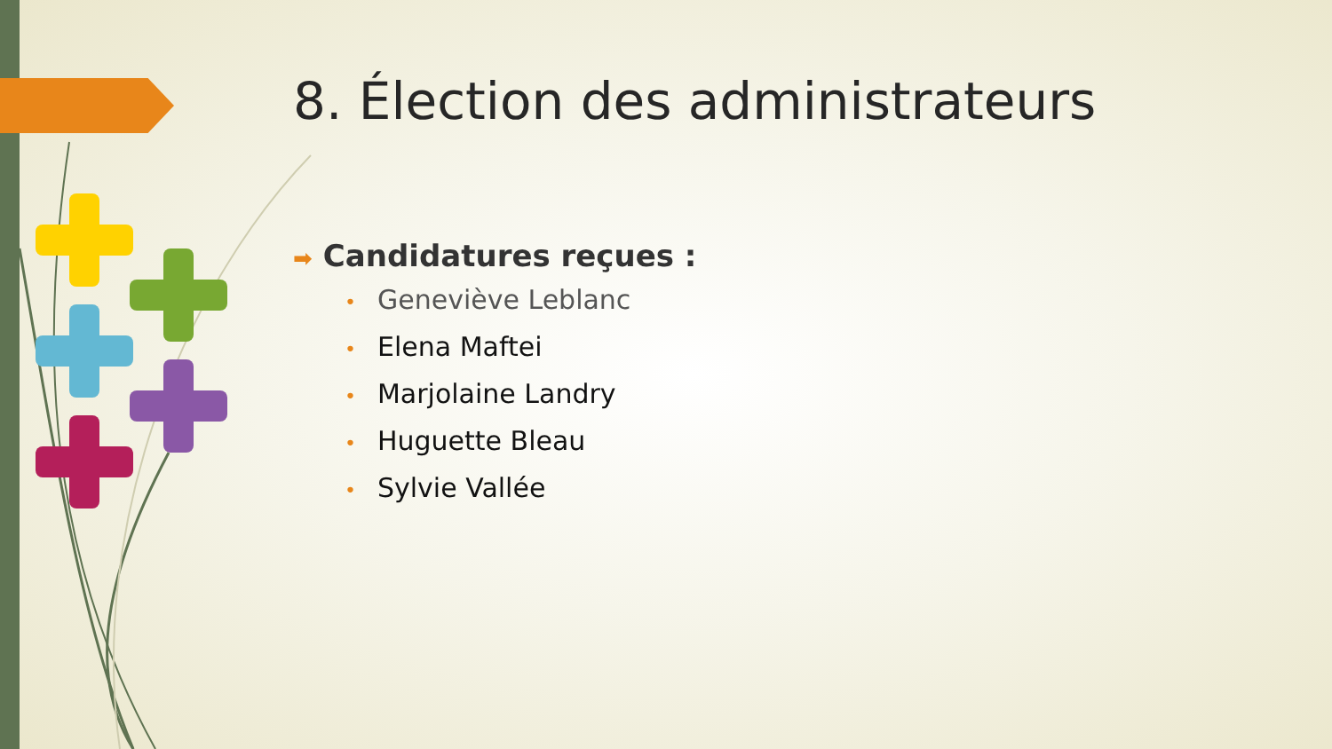8. Élection des administrateurs
➡ Candidatures reçues :
• Geneviève Leblanc
• Elena Maftei
• Marjolaine Landry
• Huguette Bleau
• Sylvie Vallée